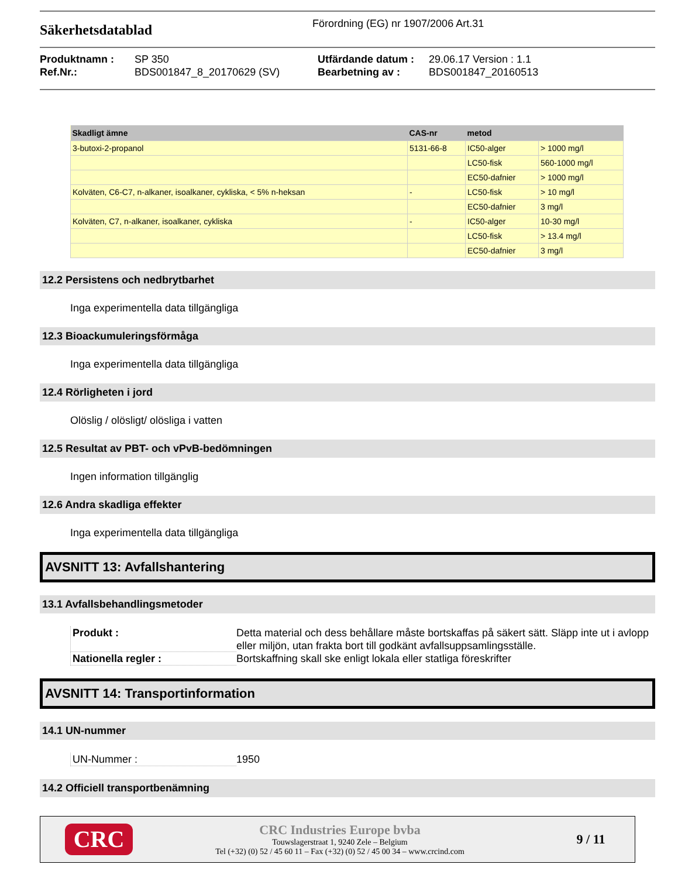Säkerhetsdatablad
Förordning (EG) nr 1907/2006 Art.31
Produktnamn : SP 350 Utfärdande datum : 29.06.17 Version : 1.1 Ref.Nr.: BDS001847_8_20170629 (SV) Bearbetning av : BDS001847_20160513
| Skadligt ämne | CAS-nr | metod | |
| --- | --- | --- | --- |
| 3-butoxi-2-propanol | 5131-66-8 | IC50-alger | > 1000 mg/l |
| | | LC50-fisk | 560-1000 mg/l |
| | | EC50-dafnier | > 1000 mg/l |
| Kolväten, C6-C7, n-alkaner, isoalkaner, cykliska, < 5% n-heksan | - | LC50-fisk | > 10 mg/l |
| | | EC50-dafnier | 3 mg/l |
| Kolväten, C7, n-alkaner, isoalkaner, cykliska | - | IC50-alger | 10-30 mg/l |
| | | LC50-fisk | > 13.4 mg/l |
| | | EC50-dafnier | 3 mg/l |
12.2 Persistens och nedbrytbarhet
Inga experimentella data tillgängliga
12.3 Bioackumuleringsförmåga
Inga experimentella data tillgängliga
12.4 Rörligheten i jord
Olöslig / olösligt/ olösliga i vatten
12.5 Resultat av PBT- och vPvB-bedömningen
Ingen information tillgänglig
12.6 Andra skadliga effekter
Inga experimentella data tillgängliga
AVSNITT 13: Avfallshantering
13.1 Avfallsbehandlingsmetoder
Produkt :
Detta material och dess behållare måste bortskaffas på säkert sätt. Släpp inte ut i avlopp eller miljön, utan frakta bort till godkänt avfallsuppsamlingsställe.
Nationella regler :
Bortskaffning skall ske enligt lokala eller statliga föreskrifter
AVSNITT 14: Transportinformation
14.1 UN-nummer
UN-Nummer :
1950
14.2 Officiell transportbenämning
CRC
CRC Industries Europe bvba
Touwslagerstraat 1, 9240 Zele – Belgium
Tel (+32) (0) 52 / 45 60 11 – Fax (+32) (0) 52 / 45 00 34 – www.crcind.com
9 / 11